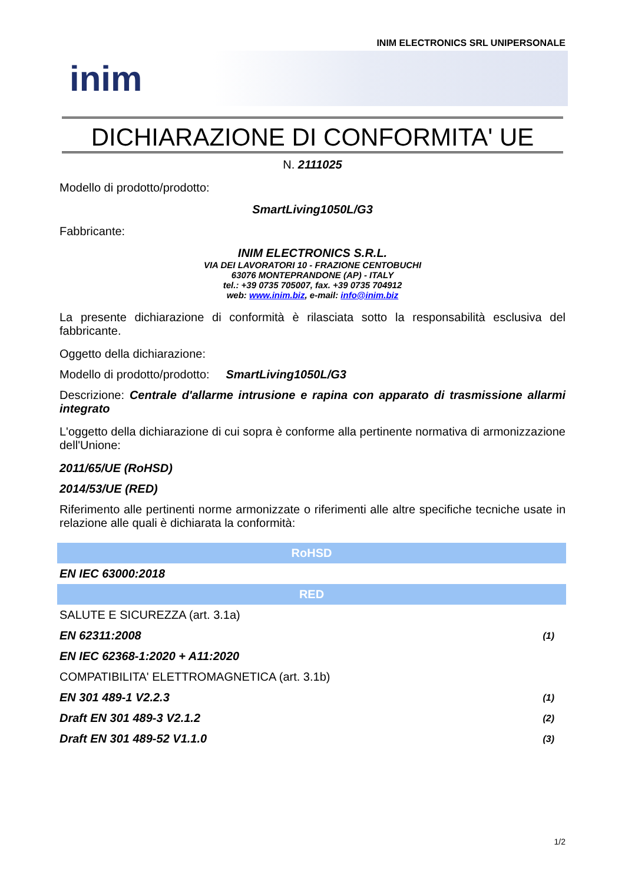INIM ELECTRONICS SRL UNIPERSONALE
inim
DICHIARAZIONE DI CONFORMITA' UE
N. 2111025
Modello di prodotto/prodotto:
SmartLiving1050L/G3
Fabbricante:
INIM ELECTRONICS S.R.L.
VIA DEI LAVORATORI 10 - FRAZIONE CENTOBUCHI
63076 MONTEPRANDONE (AP) - ITALY
tel.: +39 0735 705007, fax. +39 0735 704912
web: www.inim.biz, e-mail: info@inim.biz
La presente dichiarazione di conformità è rilasciata sotto la responsabilità esclusiva del fabbricante.
Oggetto della dichiarazione:
Modello di prodotto/prodotto: SmartLiving1050L/G3
Descrizione: Centrale d'allarme intrusione e rapina con apparato di trasmissione allarmi integrato
L'oggetto della dichiarazione di cui sopra è conforme alla pertinente normativa di armonizzazione dell'Unione:
2011/65/UE (RoHSD)
2014/53/UE (RED)
Riferimento alle pertinenti norme armonizzate o riferimenti alle altre specifiche tecniche usate in relazione alle quali è dichiarata la conformità:
| RoHSD | |
| --- | --- |
| EN IEC 63000:2018 | |
| RED | |
| SALUTE E SICUREZZA (art. 3.1a) | |
| EN 62311:2008 | (1) |
| EN IEC 62368-1:2020 + A11:2020 | |
| COMPATIBILITA' ELETTROMAGNETICA (art. 3.1b) | |
| EN 301 489-1 V2.2.3 | (1) |
| Draft EN 301 489-3 V2.1.2 | (2) |
| Draft EN 301 489-52 V1.1.0 | (3) |
1/2